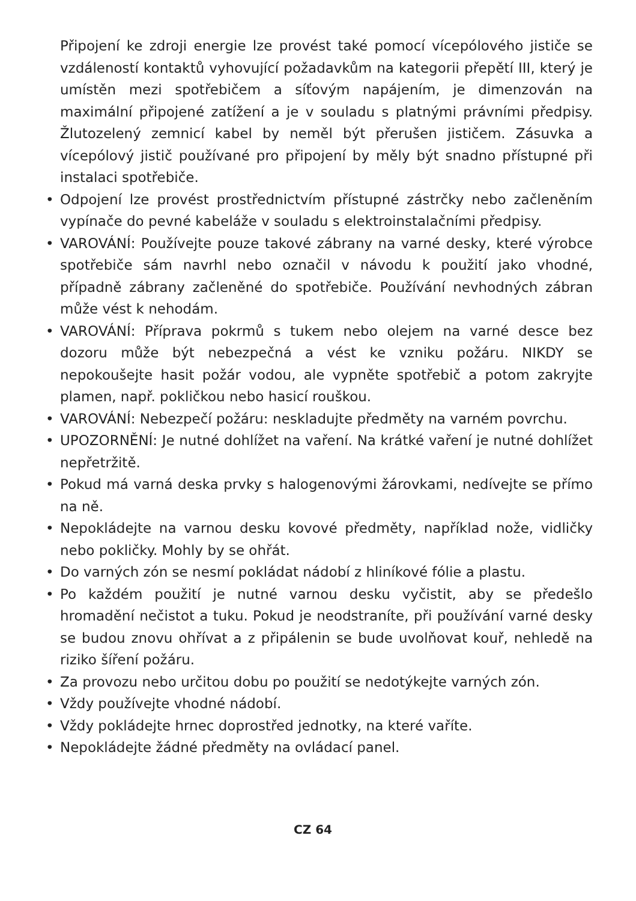Připojení ke zdroji energie lze provést také pomocí vícepólového jističe se vzdáleností kontaktů vyhovující požadavkům na kategorii přepětí III, který je umístěn mezi spotřebičem a síťovým napájením, je dimenzován na maximální připojené zatížení a je v souladu s platnými právními předpisy. Žlutozelený zemnicí kabel by neměl být přerušen jističem. Zásuvka a vícepólový jistič používané pro připojení by měly být snadno přístupné při instalaci spotřebiče.
• Odpojení lze provést prostřednictvím přístupné zástrčky nebo začleněním vypínače do pevné kabeláže v souladu s elektroinstalačními předpisy.
• VAROVÁNÍ: Používejte pouze takové zábrany na varné desky, které výrobce spotřebiče sám navrhl nebo označil v návodu k použití jako vhodné, případně zábrany začleněné do spotřebiče. Používání nevhodných zábran může vést k nehodám.
• VAROVÁNÍ: Příprava pokrmů s tukem nebo olejem na varné desce bez dozoru může být nebezpečná a vést ke vzniku požáru. NIKDY se nepokoušejte hasit požár vodou, ale vypněte spotřebič a potom zakryjte plamen, např. pokličkou nebo hasicí rouškou.
• VAROVÁNÍ: Nebezpečí požáru: neskladujte předměty na varném povrchu.
• UPOZORNĚNÍ: Je nutné dohlížet na vaření. Na krátké vaření je nutné dohlížet nepřetržitě.
• Pokud má varná deska prvky s halogenovými žárovkami, nedívejte se přímo na ně.
• Nepokládejte na varnou desku kovové předměty, například nože, vidličky nebo pokličky. Mohly by se ohřát.
• Do varných zón se nesmí pokládat nádobí z hliníkové fólie a plastu.
• Po každém použití je nutné varnou desku vyčistit, aby se předešlo hromadění nečistot a tuku. Pokud je neodstraníte, při používání varné desky se budou znovu ohřívat a z připálenin se bude uvolňovat kouř, nehledě na riziko šíření požáru.
• Za provozu nebo určitou dobu po použití se nedotýkejte varných zón.
• Vždy používejte vhodné nádobí.
• Vždy pokládejte hrnec doprostřed jednotky, na které vaříte.
• Nepokládejte žádné předměty na ovládací panel.
CZ 64